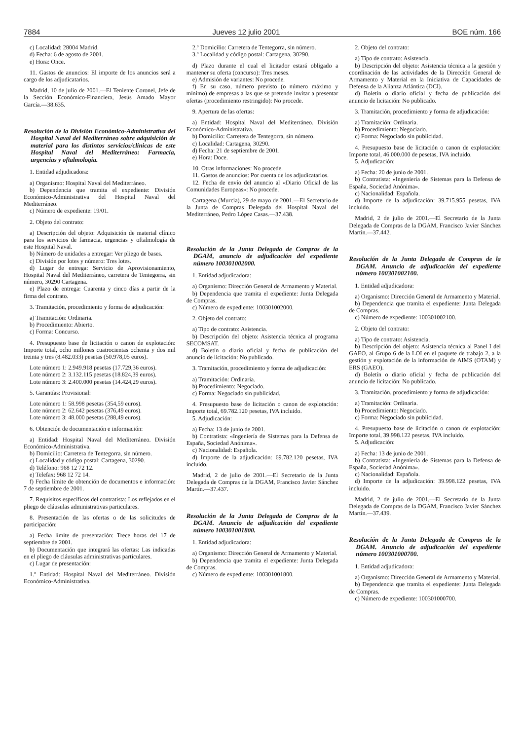7884 Jueves 12 julio 2001 BOE núm. 166
c) Localidad: 28004 Madrid.
d) Fecha: 6 de agosto de 2001.
e) Hora: Once.
11. Gastos de anuncios: El importe de los anuncios será a cargo de los adjudicatarios.
Madrid, 10 de julio de 2001.—El Teniente Coronel, Jefe de la Sección Económico-Financiera, Jesús Amado Mayor García.—38.635.
Resolución de la División Económico-Administrativa del Hospital Naval del Mediterráneo sobre adquisición de material para los distintos servicios/clínicas de este Hospital Naval del Mediterráneo: Farmacia, urgencias y oftalmología.
1. Entidad adjudicadora:
a) Organismo: Hospital Naval del Mediterráneo.
b) Dependencia que tramita el expediente: División Económico-Administrativa del Hospital Naval del Mediterráneo.
c) Número de expediente: 19/01.
2. Objeto del contrato:
a) Descripción del objeto: Adquisición de material clínico para los servicios de farmacia, urgencias y oftalmología de este Hospital Naval.
b) Número de unidades a entregar: Ver pliego de bases.
c) División por lotes y número: Tres lotes.
d) Lugar de entrega: Servicio de Aprovisionamiento, Hospital Naval del Mediterráneo, carretera de Tentegorra, sin número, 30290 Cartagena.
e) Plazo de entrega: Cuarenta y cinco días a partir de la firma del contrato.
3. Tramitación, procedimiento y forma de adjudicación:
a) Tramitación: Ordinaria.
b) Procedimiento: Abierto.
c) Forma: Concurso.
4. Presupuesto base de licitación o canon de explotación: Importe total, ocho millones cuatrocientas ochenta y dos mil treinta y tres (8.482.033) pesetas (50.978,05 euros).
Lote número 1: 2.949.918 pesetas (17.729,36 euros).
Lote número 2: 3.132.115 pesetas (18.824,39 euros).
Lote número 3: 2.400.000 pesetas (14.424,29 euros).
5. Garantías: Provisional:
Lote número 1: 58.998 pesetas (354,59 euros).
Lote número 2: 62.642 pesetas (376,49 euros).
Lote número 3: 48.000 pesetas (288,49 euros).
6. Obtención de documentación e información:
a) Entidad: Hospital Naval del Mediterráneo. División Económico-Administrativa.
b) Domicilio: Carretera de Tentegorra, sin número.
c) Localidad y código postal: Cartagena, 30290.
d) Teléfono: 968 12 72 12.
e) Telefax: 968 12 72 14.
f) Fecha límite de obtención de documentos e información: 7 de septiembre de 2001.
7. Requisitos específicos del contratista: Los reflejados en el pliego de cláusulas administrativas particulares.
8. Presentación de las ofertas o de las solicitudes de participación:
a) Fecha límite de presentación: Trece horas del 17 de septiembre de 2001.
b) Documentación que integrará las ofertas: Las indicadas en el pliego de cláusulas administrativas particulares.
c) Lugar de presentación:
1.º Entidad: Hospital Naval del Mediterráneo. División Económico-Administrativa.
2.º Domicilio: Carretera de Tentegorra, sin número.
3.º Localidad y código postal: Cartagena, 30290.
d) Plazo durante el cual el licitador estará obligado a mantener su oferta (concurso): Tres meses.
e) Admisión de variantes: No procede.
f) En su caso, número previsto (o número máximo y mínimo) de empresas a las que se pretende invitar a presentar ofertas (procedimiento restringido): No procede.
9. Apertura de las ofertas:
a) Entidad: Hospital Naval del Mediterráneo. División Económico-Administrativa.
b) Domicilio: Carretera de Tentegorra, sin número.
c) Localidad: Cartagena, 30290.
d) Fecha: 21 de septiembre de 2001.
e) Hora: Doce.
10. Otras informaciones: No procede.
11. Gastos de anuncios: Por cuenta de los adjudicatarios.
12. Fecha de envío del anuncio al «Diario Oficial de las Comunidades Europeas»: No procede.
Cartagena (Murcia), 29 de mayo de 2001.—El Secretario de la Junta de Compras Delegada del Hospital Naval del Mediterráneo, Pedro López Casas.—37.438.
Resolución de la Junta Delegada de Compras de la DGAM, anuncio de adjudicación del expediente número 100301002000.
1. Entidad adjudicadora:
a) Organismo: Dirección General de Armamento y Material.
b) Dependencia que tramita el expediente: Junta Delegada de Compras.
c) Número de expediente: 100301002000.
2. Objeto del contrato:
a) Tipo de contrato: Asistencia.
b) Descripción del objeto: Asistencia técnica al programa SECOMSAT.
d) Boletín o diario oficial y fecha de publicación del anuncio de licitación: No publicado.
3. Tramitación, procedimiento y forma de adjudicación:
a) Tramitación: Ordinaria.
b) Procedimiento: Negociado.
c) Forma: Negociado sin publicidad.
4. Presupuesto base de licitación o canon de explotación: Importe total, 69.782.120 pesetas, IVA incluido.
5. Adjudicación:
a) Fecha: 13 de junio de 2001.
b) Contratista: «Ingeniería de Sistemas para la Defensa de España, Sociedad Anónima».
c) Nacionalidad: Española.
d) Importe de la adjudicación: 69.782.120 pesetas, IVA incluido.
Madrid, 2 de julio de 2001.—El Secretario de la Junta Delegada de Compras de la DGAM, Francisco Javier Sánchez Martín.—37.437.
Resolución de la Junta Delegada de Compras de la DGAM. Anuncio de adjudicación del expediente número 100301001800.
1. Entidad adjudicadora:
a) Organismo: Dirección General de Armamento y Material.
b) Dependencia que tramita el expediente: Junta Delegada de Compras.
c) Número de expediente: 100301001800.
2. Objeto del contrato:
a) Tipo de contrato: Asistencia.
b) Descripción del objeto: Asistencia técnica a la gestión y coordinación de las actividades de la Dirección General de Armamento y Material en la Iniciativa de Capacidades de Defensa de la Alianza Atlántica (DCI).
d) Boletín o diario oficial y fecha de publicación del anuncio de licitación: No publicado.
3. Tramitación, procedimiento y forma de adjudicación:
a) Tramitación: Ordinaria.
b) Procedimiento: Negociado.
c) Forma: Negociado sin publicidad.
4. Presupuesto base de licitación o canon de explotación: Importe total, 46.000.000 de pesetas, IVA incluido.
5. Adjudicación:
a) Fecha: 20 de junio de 2001.
b) Contratista: «Ingeniería de Sistemas para la Defensa de España, Sociedad Anónima».
c) Nacionalidad: Española.
d) Importe de la adjudicación: 39.715.955 pesetas, IVA incluido.
Madrid, 2 de julio de 2001.—El Secretario de la Junta Delegada de Compras de la DGAM, Francisco Javier Sánchez Martín.—37.442.
Resolución de la Junta Delegada de Compras de la DGAM. Anuncio de adjudicación del expediente número 100301002100.
1. Entidad adjudicadora:
a) Organismo: Dirección General de Armamento y Material.
b) Dependencia que tramita el expediente: Junta Delegada de Compras.
c) Número de expediente: 100301002100.
2. Objeto del contrato:
a) Tipo de contrato: Asistencia.
b) Descripción del objeto: Asistencia técnica al Panel I del GAEO, al Grupo 6 de la LOI en el paquete de trabajo 2, a la gestión y explotación de la información de AIMS (OTAM) y ERS (GAEO).
d) Boletín o diario oficial y fecha de publicación del anuncio de licitación: No publicado.
3. Tramitación, procedimiento y forma de adjudicación:
a) Tramitación: Ordinaria.
b) Procedimiento: Negociado.
c) Forma: Negociado sin publicidad.
4. Presupuesto base de licitación o canon de explotación: Importe total, 39.998.122 pesetas, IVA incluido.
5. Adjudicación:
a) Fecha: 13 de junio de 2001.
b) Contratista: «Ingeniería de Sistemas para la Defensa de España, Sociedad Anónima».
c) Nacionalidad: Española.
d) Importe de la adjudicación: 39.998.122 pesetas, IVA incluido.
Madrid, 2 de julio de 2001.—El Secretario de la Junta Delegada de Compras de la DGAM, Francisco Javier Sánchez Martín.—37.439.
Resolución de la Junta Delegada de Compras de la DGAM. Anuncio de adjudicación del expediente número 100301000700.
1. Entidad adjudicadora:
a) Organismo: Dirección General de Armamento y Material.
b) Dependencia que tramita el expediente: Junta Delegada de Compras.
c) Número de expediente: 100301000700.